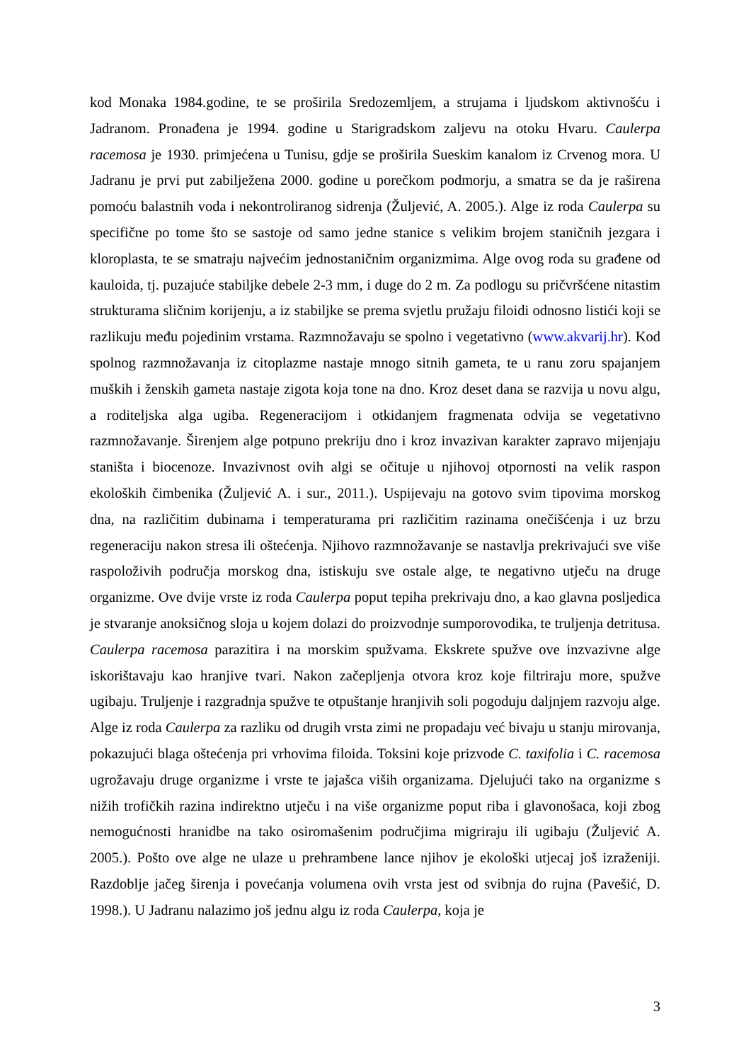kod Monaka 1984.godine, te se proširila Sredozemljem, a strujama i ljudskom aktivnošću i Jadranom. Pronađena je 1994. godine u Starigradskom zaljevu na otoku Hvaru. Caulerpa racemosa je 1930. primjećena u Tunisu, gdje se proširila Sueskim kanalom iz Crvenog mora. U Jadranu je prvi put zabilježena 2000. godine u porečkom podmorju, a smatra se da je raširena pomoću balastnih voda i nekontroliranog sidrenja (Žuljević, A. 2005.). Alge iz roda Caulerpa su specifične po tome što se sastoje od samo jedne stanice s velikim brojem staničnih jezgara i kloroplasta, te se smatraju najvećim jednostaničnim organizmima. Alge ovog roda su građene od kauloida, tj. puzajuće stabiljke debele 2-3 mm, i duge do 2 m. Za podlogu su pričvršćene nitastim strukturama sličnim korijenju, a iz stabiljke se prema svjetlu pružaju filoidi odnosno listići koji se razlikuju među pojedinim vrstama. Razmnožavaju se spolno i vegetativno (www.akvarij.hr). Kod spolnog razmnožavanja iz citoplazme nastaje mnogo sitnih gameta, te u ranu zoru spajanjem muških i ženskih gameta nastaje zigota koja tone na dno. Kroz deset dana se razvija u novu algu, a roditeljska alga ugiba. Regeneracijom i otkidanjem fragmenata odvija se vegetativno razmnožavanje. Širenjem alge potpuno prekriju dno i kroz invazivan karakter zapravo mijenjaju staništa i biocenoze. Invazivnost ovih algi se očituje u njihovoj otpornosti na velik raspon ekoloških čimbenika (Žuljević A. i sur., 2011.). Uspijevaju na gotovo svim tipovima morskog dna, na različitim dubinama i temperaturama pri različitim razinama onečišćenja i uz brzu regeneraciju nakon stresa ili oštećenja. Njihovo razmnožavanje se nastavlja prekrivajući sve više raspoloživih područja morskog dna, istiskuju sve ostale alge, te negativno utječu na druge organizme. Ove dvije vrste iz roda Caulerpa poput tepiha prekrivaju dno, a kao glavna posljedica je stvaranje anoksičnog sloja u kojem dolazi do proizvodnje sumporovodika, te truljenja detritusa. Caulerpa racemosa parazitira i na morskim spužvama. Ekskrete spužve ove inzvazivne alge iskorištavaju kao hranjive tvari. Nakon začepljenja otvora kroz koje filtriraju more, spužve ugibaju. Truljenje i razgradnja spužve te otpuštanje hranjivih soli pogoduju daljnjem razvoju alge. Alge iz roda Caulerpa za razliku od drugih vrsta zimi ne propadaju već bivaju u stanju mirovanja, pokazujući blaga oštećenja pri vrhovima filoida. Toksini koje prizvode C. taxifolia i C. racemosa ugrožavaju druge organizme i vrste te jajašca viših organizama. Djelujući tako na organizme s nižih trofičkih razina indirektno utječu i na više organizme poput riba i glavonošaca, koji zbog nemogućnosti hranidbe na tako osiromašenim područjima migriraju ili ugibaju (Žuljević A. 2005.). Pošto ove alge ne ulaze u prehrambene lance njihov je ekološki utjecaj još izraženiji. Razdoblje jačeg širenja i povećanja volumena ovih vrsta jest od svibnja do rujna (Pavešić, D. 1998.). U Jadranu nalazimo još jednu algu iz roda Caulerpa, koja je
3